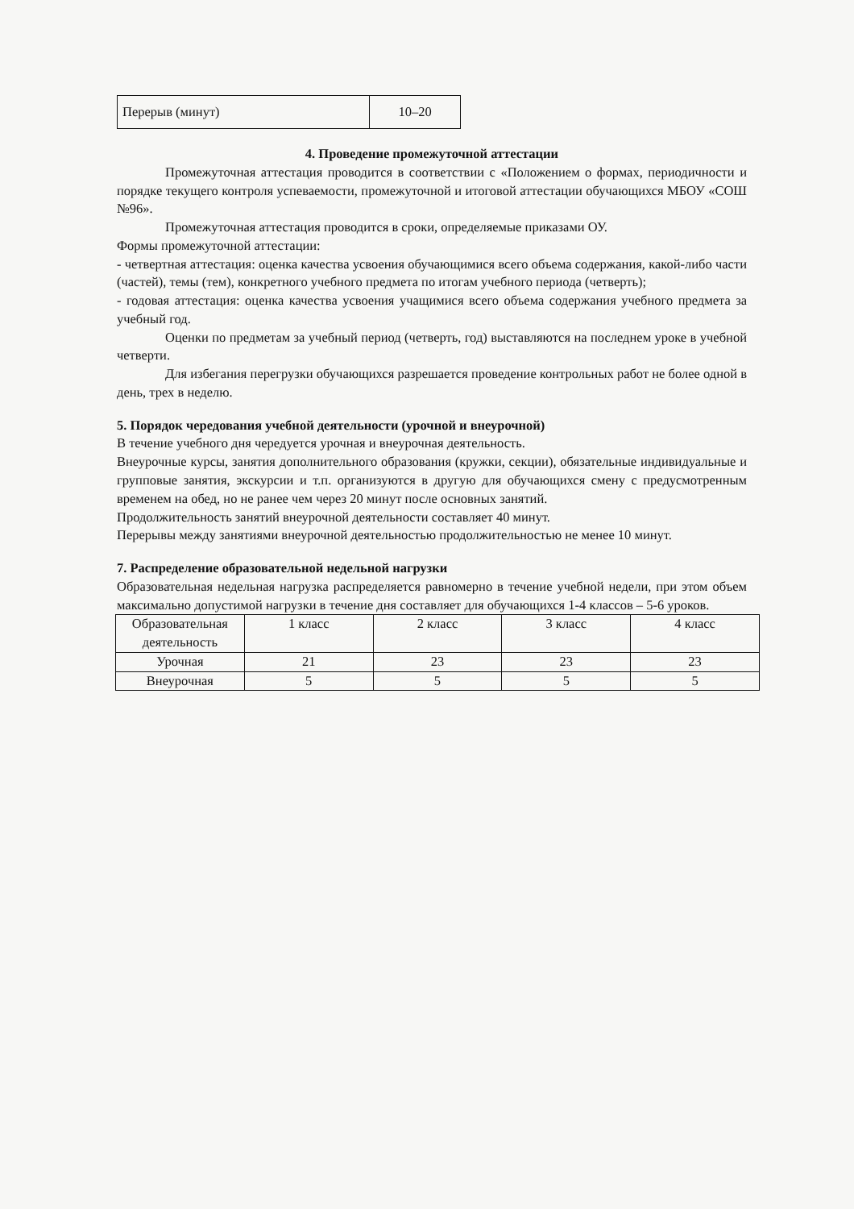| Перерыв (минут) | 10–20 |
4. Проведение промежуточной аттестации
Промежуточная аттестация проводится в соответствии с «Положением о формах, периодичности и порядке текущего контроля успеваемости, промежуточной и итоговой аттестации обучающихся МБОУ «СОШ №96».
Промежуточная аттестация проводится в сроки, определяемые приказами ОУ.
Формы промежуточной аттестации:
- четвертная аттестация: оценка качества усвоения обучающимися всего объема содержания, какой-либо части (частей), темы (тем), конкретного учебного предмета по итогам учебного периода (четверть);
- годовая аттестация: оценка качества усвоения учащимися всего объема содержания учебного предмета за учебный год.
Оценки по предметам за учебный период (четверть, год) выставляются на последнем уроке в учебной четверти.
Для избегания перегрузки обучающихся разрешается проведение контрольных работ не более одной в день, трех в неделю.
5. Порядок чередования учебной деятельности (урочной и внеурочной)
В течение учебного дня чередуется урочная и внеурочная деятельность.
Внеурочные курсы, занятия дополнительного образования (кружки, секции), обязательные индивидуальные и групповые занятия, экскурсии и т.п. организуются в другую для обучающихся смену с предусмотренным временем на обед, но не ранее чем через 20 минут после основных занятий.
Продолжительность занятий внеурочной деятельности составляет 40 минут.
Перерывы между занятиями внеурочной деятельностью продолжительностью не менее 10 минут.
7. Распределение образовательной недельной нагрузки
Образовательная недельная нагрузка распределяется равномерно в течение учебной недели, при этом объем максимально допустимой нагрузки в течение дня составляет для обучающихся 1-4 классов – 5-6 уроков.
| Образовательная деятельность | 1 класс | 2 класс | 3 класс | 4 класс |
| Урочная | 21 | 23 | 23 | 23 |
| Внеурочная | 5 | 5 | 5 | 5 |